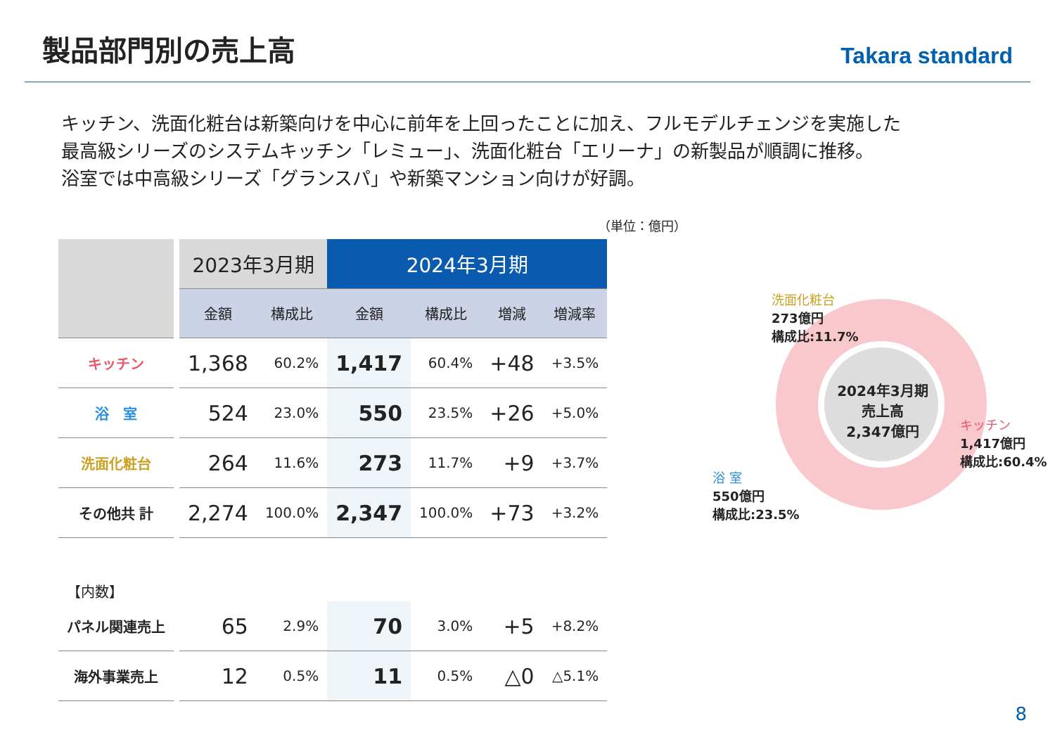製品部門別の売上高
Takara standard
キッチン、洗面化粧台は新築向けを中心に前年を上回ったことに加え、フルモデルチェンジを実施した
最高級シリーズのシステムキッチン「レミュー」、洗面化粧台「エリーナ」の新製品が順調に推移。
浴室では中高級シリーズ「グランスパ」や新築マンション向けが好調。
（単位：億円）
| | | 2023年3月期 | | 2024年3月期 | | | |
| | | 金額 | 構成比 | 金額 | 構成比 | 増減 | 増減率 |
| キッチン | | 1,368 | 60.2% | 1,417 | 60.4% | +48 | +3.5% |
| 浴 室 | | 524 | 23.0% | 550 | 23.5% | +26 | +5.0% |
| 洗面化粧台 | | 264 | 11.6% | 273 | 11.7% | +9 | +3.7% |
| その他共 計 | | 2,274 | 100.0% | 2,347 | 100.0% | +73 | +3.2% |
| 【内数】 | | | | | | | |
| パネル関連売上 | | 65 | 2.9% | 70 | 3.0% | +5 | +8.2% |
| 海外事業売上 | | 12 | 0.5% | 11 | 0.5% | △0 | △5.1% |
洗面化粧台
273億円
構成比:11.7%
2024年3月期
売上高
2,347億円
キッチン
1,417億円
構成比:60.4%
浴 室
550億円
構成比:23.5%
8